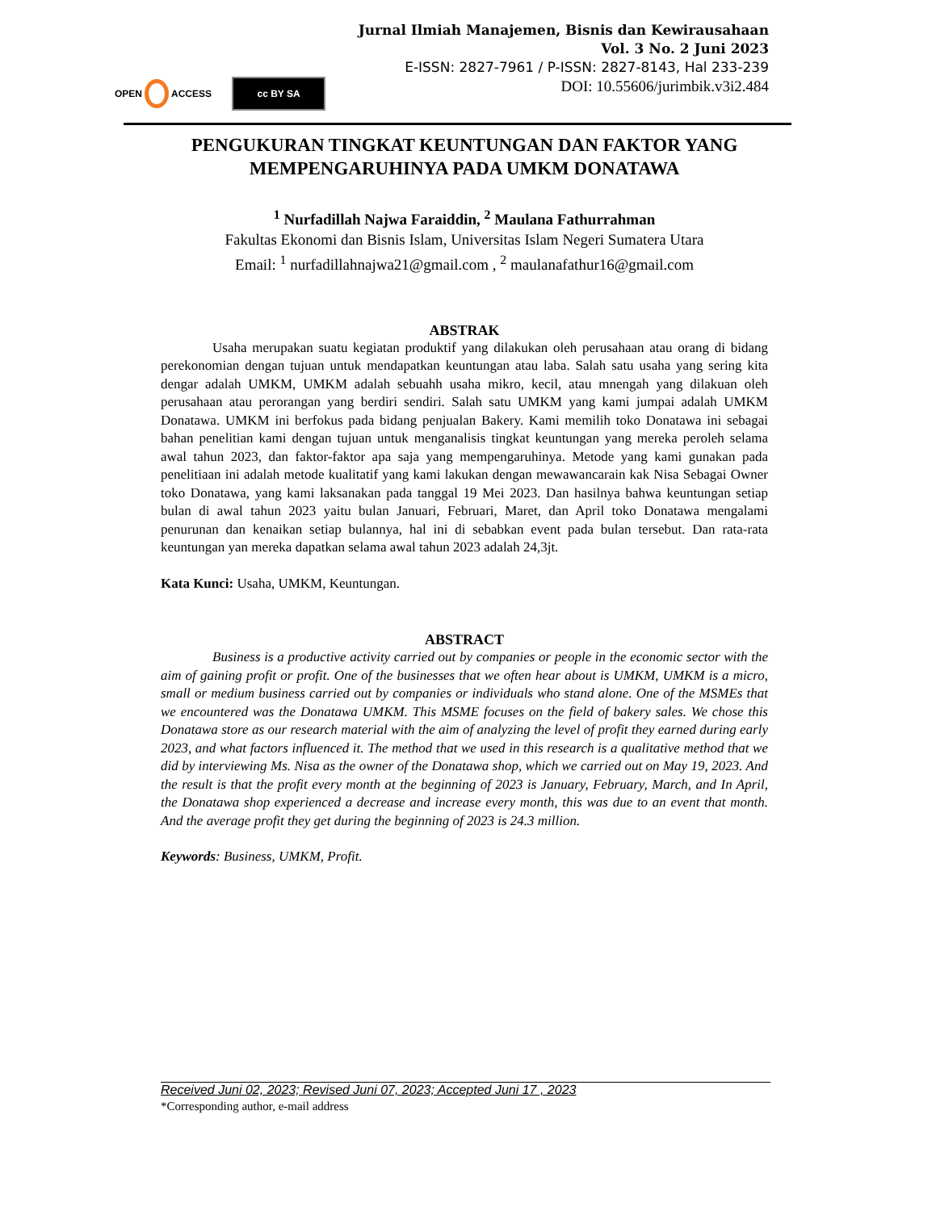Jurnal Ilmiah Manajemen, Bisnis dan Kewirausahaan
Vol. 3 No. 2 Juni 2023
E-ISSN: 2827-7961 / P-ISSN: 2827-8143, Hal 233-239
DOI: 10.55606/jurimbik.v3i2.484
OPEN ACCESS
cc BY SA
PENGUKURAN TINGKAT KEUNTUNGAN DAN FAKTOR YANG MEMPENGARUHINYA PADA UMKM DONATAWA
<sup>1</sup> Nurfadillah Najwa Faraiddin, <sup>2</sup> Maulana Fathurrahman
Fakultas Ekonomi dan Bisnis Islam, Universitas Islam Negeri Sumatera Utara
Email: <sup>1</sup> nurfadillahnajwa21@gmail.com , <sup>2</sup> maulanafathur16@gmail.com
ABSTRAK
Usaha merupakan suatu kegiatan produktif yang dilakukan oleh perusahaan atau orang di bidang perekonomian dengan tujuan untuk mendapatkan keuntungan atau laba. Salah satu usaha yang sering kita dengar adalah UMKM, UMKM adalah sebuahh usaha mikro, kecil, atau mnengah yang dilakuan oleh perusahaan atau perorangan yang berdiri sendiri. Salah satu UMKM yang kami jumpai adalah UMKM Donatawa. UMKM ini berfokus pada bidang penjualan Bakery. Kami memilih toko Donatawa ini sebagai bahan penelitian kami dengan tujuan untuk menganalisis tingkat keuntungan yang mereka peroleh selama awal tahun 2023, dan faktor-faktor apa saja yang mempengaruhinya. Metode yang kami gunakan pada penelitiaan ini adalah metode kualitatif yang kami lakukan dengan mewawancarain kak Nisa Sebagai Owner toko Donatawa, yang kami laksanakan pada tanggal 19 Mei 2023. Dan hasilnya bahwa keuntungan setiap bulan di awal tahun 2023 yaitu bulan Januari, Februari, Maret, dan April toko Donatawa mengalami penurunan dan kenaikan setiap bulannya, hal ini di sebabkan event pada bulan tersebut. Dan rata-rata keuntungan yan mereka dapatkan selama awal tahun 2023 adalah 24,3jt.
Kata Kunci: Usaha, UMKM, Keuntungan.
ABSTRACT
Business is a productive activity carried out by companies or people in the economic sector with the aim of gaining profit or profit. One of the businesses that we often hear about is UMKM, UMKM is a micro, small or medium business carried out by companies or individuals who stand alone. One of the MSMEs that we encountered was the Donatawa UMKM. This MSME focuses on the field of bakery sales. We chose this Donatawa store as our research material with the aim of analyzing the level of profit they earned during early 2023, and what factors influenced it. The method that we used in this research is a qualitative method that we did by interviewing Ms. Nisa as the owner of the Donatawa shop, which we carried out on May 19, 2023. And the result is that the profit every month at the beginning of 2023 is January, February, March, and In April, the Donatawa shop experienced a decrease and increase every month, this was due to an event that month. And the average profit they get during the beginning of 2023 is 24.3 million.
Keywords: Business, UMKM, Profit.
Received Juni 02, 2023; Revised Juni 07, 2023; Accepted Juni 17 , 2023
*Corresponding author, e-mail address